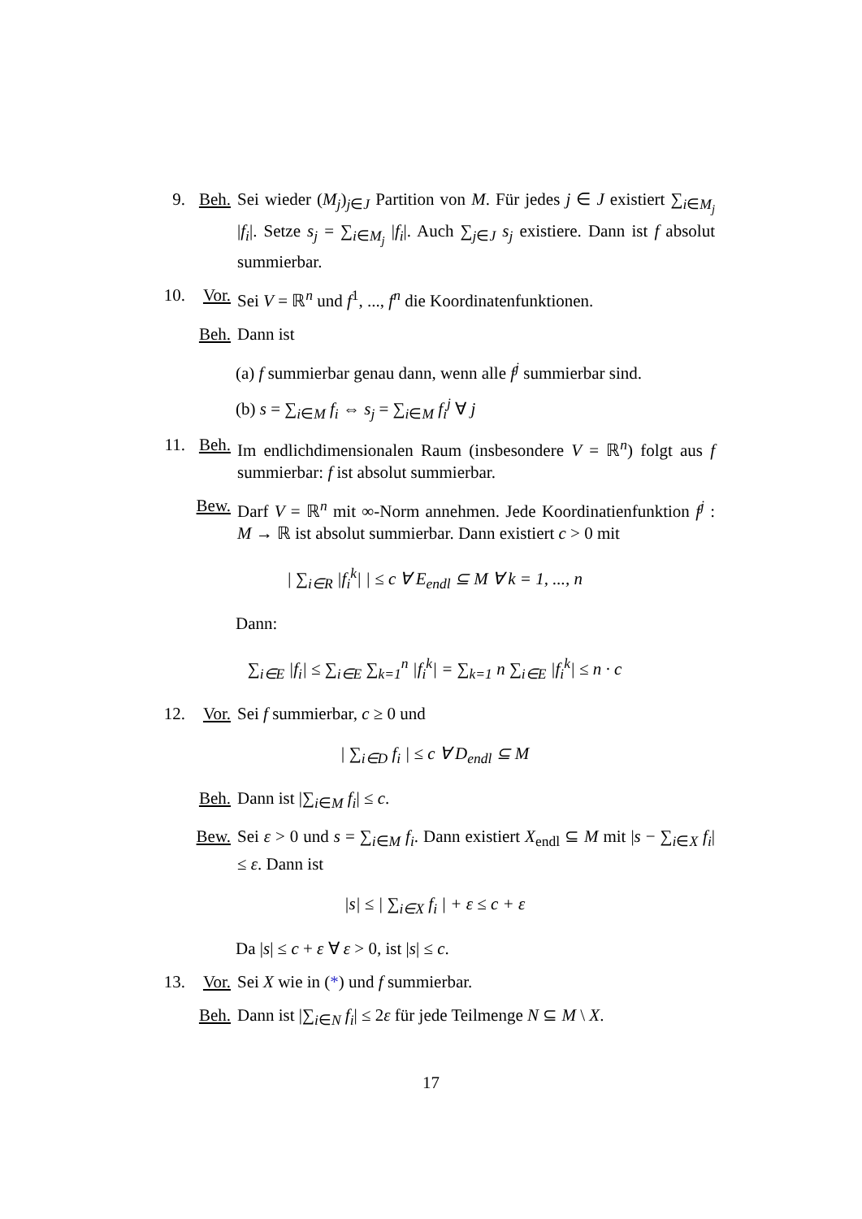9. Beh. Sei wieder (M<sub>j</sub>)<sub>j∈J</sub> Partition von M. Für jedes j ∈ J existiert ∑<sub>i∈M<sub>j</sub></sub> |f<sub>i</sub>|. Setze s<sub>j</sub> = ∑<sub>i∈M<sub>j</sub></sub> |f<sub>i</sub>|. Auch ∑<sub>j∈J</sub> s<sub>j</sub> existiere. Dann ist f absolut summierbar.
10. Vor. Sei V = ℝ<sup>n</sup> und f<sup>1</sup>, ..., f<sup>n</sup> die Koordinatenfunktionen.
Beh. Dann ist
(a) f summierbar genau dann, wenn alle f<sup>j</sup> summierbar sind.
(b) s = ∑<sub>i∈M</sub> f<sub>i</sub> ⇔ s<sub>j</sub> = ∑<sub>i∈M</sub> f<sub>i</sub><sup>j</sup> ∀ j
11. Beh. Im endlichdimensionalen Raum (insbesondere V = ℝ<sup>n</sup>) folgt aus f summierbar: f ist absolut summierbar.
Bew. Darf V = ℝ<sup>n</sup> mit ∞-Norm annehmen. Jede Koordinatienfunktion f<sup>j</sup> : M → ℝ ist absolut summierbar. Dann existiert c > 0 mit
| ∑<sub>i∈R</sub> |f<sub>i</sub><sup>k</sup>| | ≤ c ∀ E<sub>endl</sub> ⊆ M ∀ k = 1, ..., n
Dann:
∑<sub>i∈E</sub> |f<sub>i</sub>| ≤ ∑<sub>i∈E</sub> ∑<sub>k=1</sub><sup>n</sup> |f<sub>i</sub><sup>k</sup>| = ∑<sub>k=1</sub> n ∑<sub>i∈E</sub> |f<sub>i</sub><sup>k</sup>| ≤ n · c
12. Vor. Sei f summierbar, c ≥ 0 und
| ∑<sub>i∈D</sub> f<sub>i</sub> | ≤ c ∀ D<sub>endl</sub> ⊆ M
Beh. Dann ist |∑<sub>i∈M</sub> f<sub>i</sub>| ≤ c.
Bew. Sei ε > 0 und s = ∑<sub>i∈M</sub> f<sub>i</sub>. Dann existiert X<sub>endl</sub> ⊆ M mit |s − ∑<sub>i∈X</sub> f<sub>i</sub>| ≤ ε. Dann ist
|s| ≤ | ∑<sub>i∈X</sub> f<sub>i</sub> | + ε ≤ c + ε
Da |s| ≤ c + ε ∀ ε > 0, ist |s| ≤ c.
13. Vor. Sei X wie in (*) und f summierbar.
Beh. Dann ist |∑<sub>i∈N</sub> f<sub>i</sub>| ≤ 2ε für jede Teilmenge N ⊆ M \ X.
17